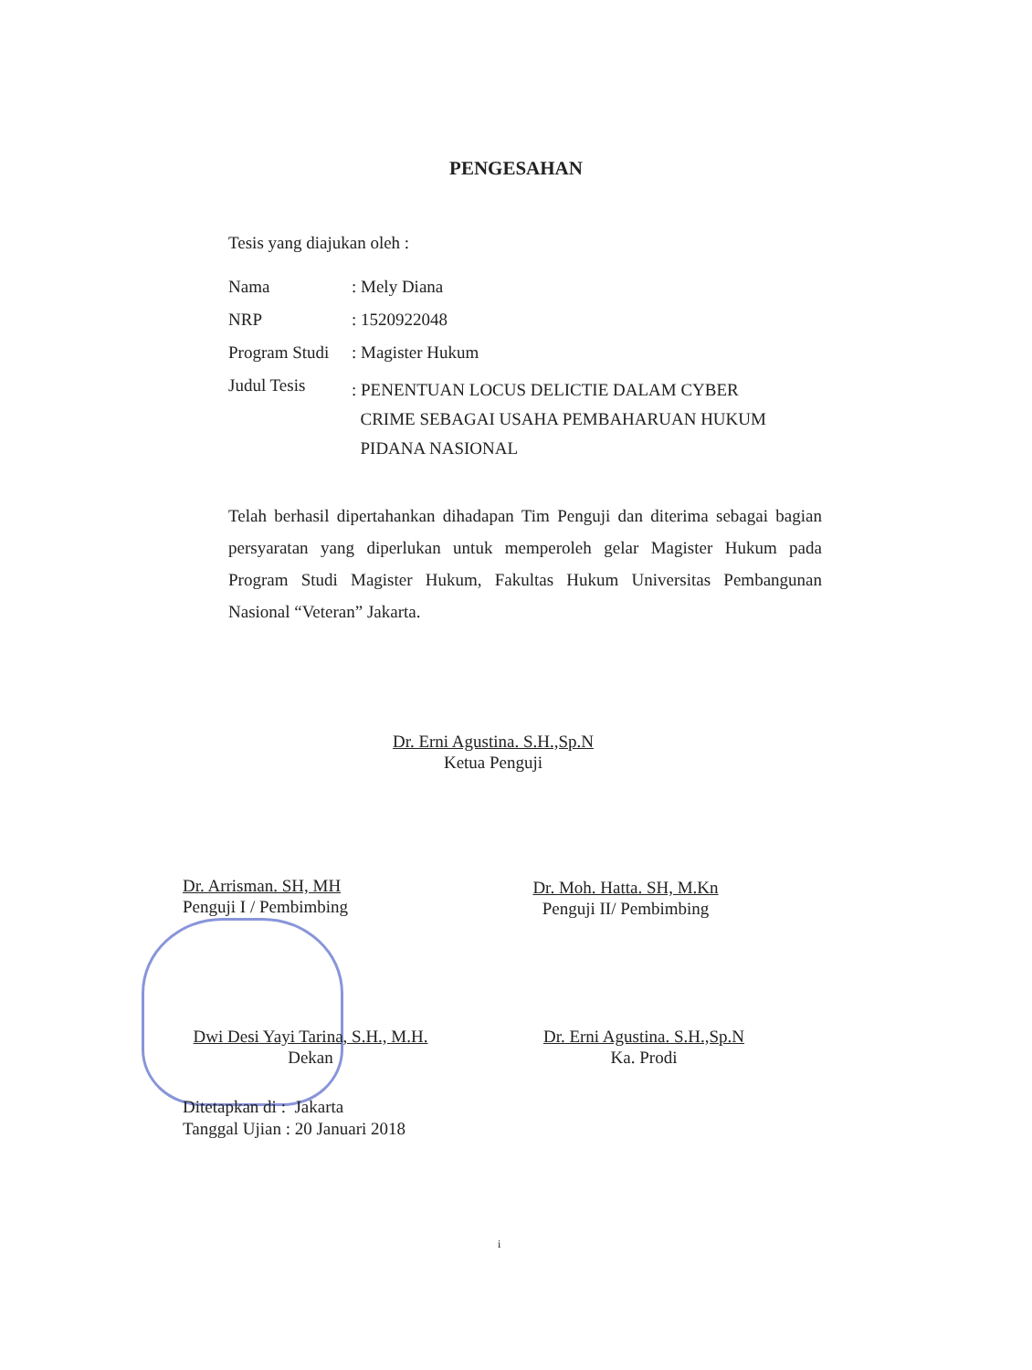PENGESAHAN
Tesis yang diajukan oleh :
Nama : Mely Diana
NRP : 1520922048
Program Studi
: Magister Hukum
Judul Tesis
: PENENTUAN LOCUS DELICTIE DALAM CYBER
CRIME SEBAGAI USAHA PEMBAHARUAN HUKUM
PIDANA NASIONAL
Telah berhasil dipertahankan dihadapan Tim Penguji dan diterima sebagai bagian persyaratan yang diperlukan untuk memperoleh gelar Magister Hukum pada Program Studi Magister Hukum, Fakultas Hukum Universitas Pembangunan Nasional “Veteran” Jakarta.
Dr. Erni Agustina. S.H.,Sp.N
Ketua Penguji
Dr. Arrisman. SH, MH
Penguji I / Pembimbing
Dr. Moh. Hatta. SH, M.Kn
Penguji II/ Pembimbing
Dwi Desi Yayi Tarina, S.H., M.H.
Dekan
Dr. Erni Agustina. S.H.,Sp.N
Ka. Prodi
Ditetapkan di : Jakarta
Tanggal Ujian : 20 Januari 2018
i